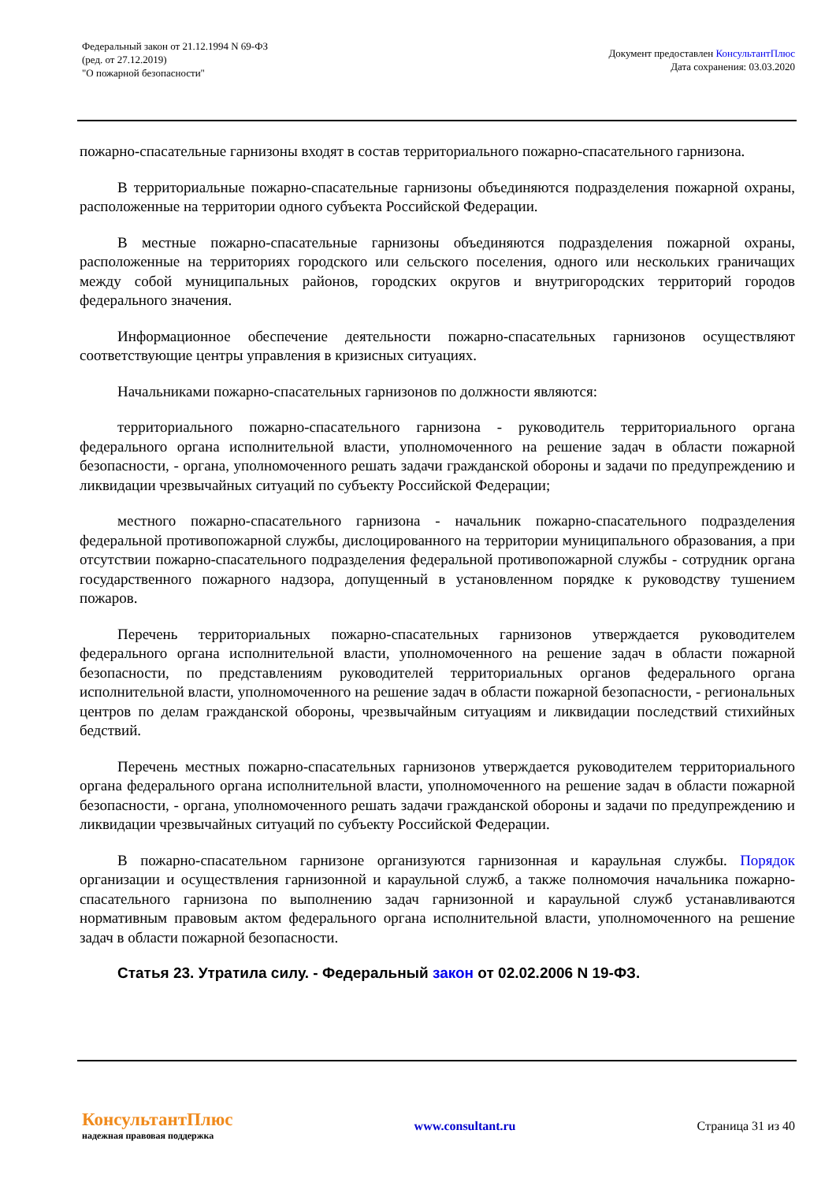Федеральный закон от 21.12.1994 N 69-ФЗ
(ред. от 27.12.2019)
"О пожарной безопасности"
Документ предоставлен КонсультантПлюс
Дата сохранения: 03.03.2020
пожарно-спасательные гарнизоны входят в состав территориального пожарно-спасательного гарнизона.
В территориальные пожарно-спасательные гарнизоны объединяются подразделения пожарной охраны, расположенные на территории одного субъекта Российской Федерации.
В местные пожарно-спасательные гарнизоны объединяются подразделения пожарной охраны, расположенные на территориях городского или сельского поселения, одного или нескольких граничащих между собой муниципальных районов, городских округов и внутригородских территорий городов федерального значения.
Информационное обеспечение деятельности пожарно-спасательных гарнизонов осуществляют соответствующие центры управления в кризисных ситуациях.
Начальниками пожарно-спасательных гарнизонов по должности являются:
территориального пожарно-спасательного гарнизона - руководитель территориального органа федерального органа исполнительной власти, уполномоченного на решение задач в области пожарной безопасности, - органа, уполномоченного решать задачи гражданской обороны и задачи по предупреждению и ликвидации чрезвычайных ситуаций по субъекту Российской Федерации;
местного пожарно-спасательного гарнизона - начальник пожарно-спасательного подразделения федеральной противопожарной службы, дислоцированного на территории муниципального образования, а при отсутствии пожарно-спасательного подразделения федеральной противопожарной службы - сотрудник органа государственного пожарного надзора, допущенный в установленном порядке к руководству тушением пожаров.
Перечень территориальных пожарно-спасательных гарнизонов утверждается руководителем федерального органа исполнительной власти, уполномоченного на решение задач в области пожарной безопасности, по представлениям руководителей территориальных органов федерального органа исполнительной власти, уполномоченного на решение задач в области пожарной безопасности, - региональных центров по делам гражданской обороны, чрезвычайным ситуациям и ликвидации последствий стихийных бедствий.
Перечень местных пожарно-спасательных гарнизонов утверждается руководителем территориального органа федерального органа исполнительной власти, уполномоченного на решение задач в области пожарной безопасности, - органа, уполномоченного решать задачи гражданской обороны и задачи по предупреждению и ликвидации чрезвычайных ситуаций по субъекту Российской Федерации.
В пожарно-спасательном гарнизоне организуются гарнизонная и караульная службы. Порядок организации и осуществления гарнизонной и караульной служб, а также полномочия начальника пожарно-спасательного гарнизона по выполнению задач гарнизонной и караульной служб устанавливаются нормативным правовым актом федерального органа исполнительной власти, уполномоченного на решение задач в области пожарной безопасности.
Статья 23. Утратила силу. - Федеральный закон от 02.02.2006 N 19-ФЗ.
КонсультантПлюс
надежная правовая поддержка
www.consultant.ru Страница 31 из 40